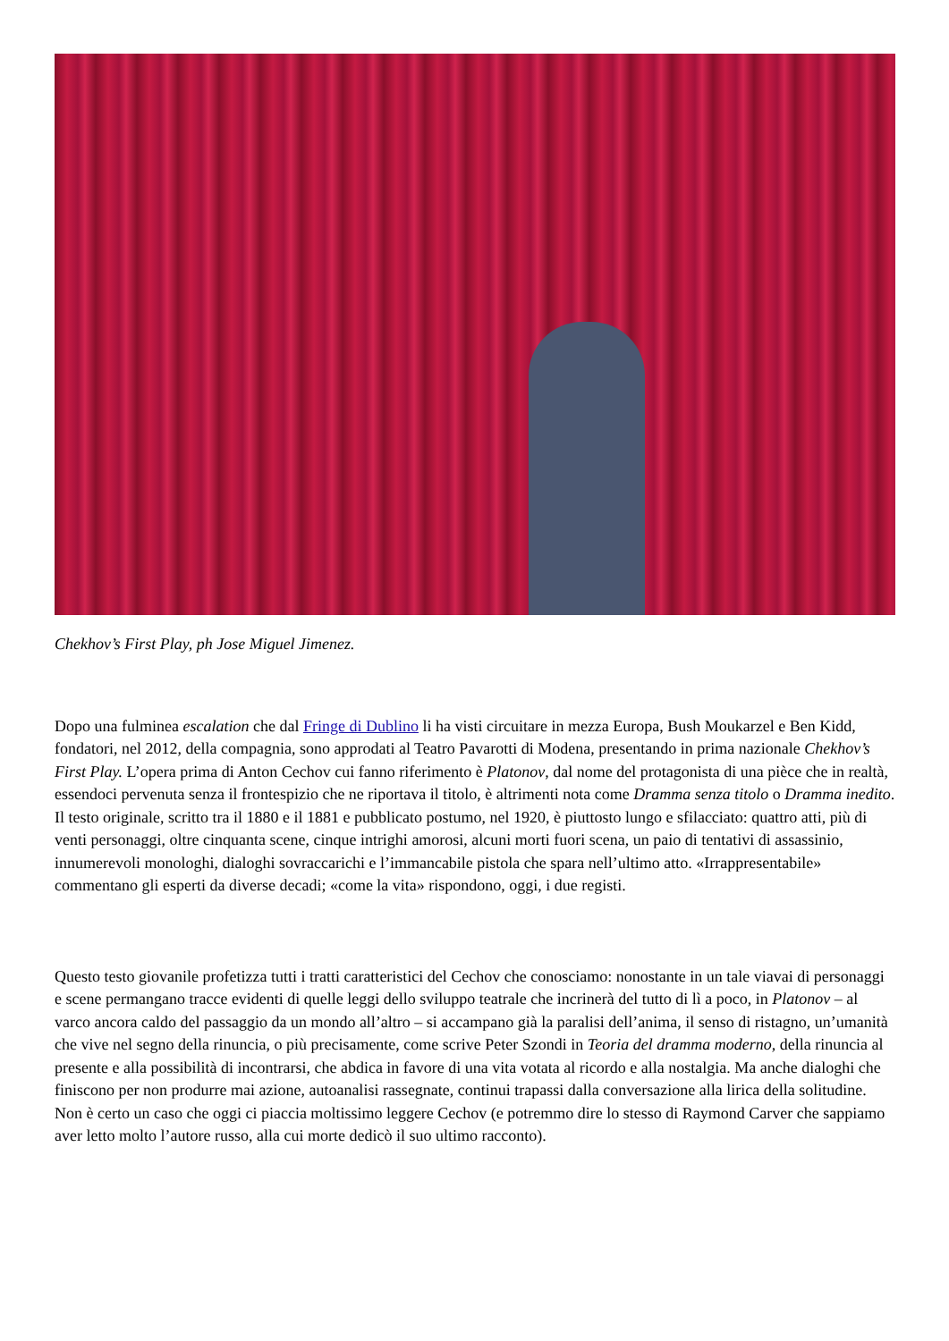Chekhov’s First Play, ph Jose Miguel Jimenez.
Dopo una fulminea escalation che dal Fringe di Dublino li ha visti circuitare in mezza Europa, Bush Moukarzel e Ben Kidd, fondatori, nel 2012, della compagnia, sono approdati al Teatro Pavarotti di Modena, presentando in prima nazionale Chekhov’s First Play. L’opera prima di Anton Cechov cui fanno riferimento è Platonov, dal nome del protagonista di una pièce che in realtà, essendoci pervenuta senza il frontespizio che ne riportava il titolo, è altrimenti nota come Dramma senza titolo o Dramma inedito. Il testo originale, scritto tra il 1880 e il 1881 e pubblicato postumo, nel 1920, è piuttosto lungo e sfilacciato: quattro atti, più di venti personaggi, oltre cinquanta scene, cinque intrighi amorosi, alcuni morti fuori scena, un paio di tentativi di assassinio, innumerevoli monologhi, dialoghi sovraccarichi e l’immancabile pistola che spara nell’ultimo atto. «Irrappresentabile» commentano gli esperti da diverse decadi; «come la vita» rispondono, oggi, i due registi.
Questo testo giovanile profetizza tutti i tratti caratteristici del Cechov che conosciamo: nonostante in un tale viavai di personaggi e scene permangano tracce evidenti di quelle leggi dello sviluppo teatrale che incrinerà del tutto di lì a poco, in Platonov – al varco ancora caldo del passaggio da un mondo all’altro – si accampano già la paralisi dell’anima, il senso di ristagno, un’umanità che vive nel segno della rinuncia, o più precisamente, come scrive Peter Szondi in Teoria del dramma moderno, della rinuncia al presente e alla possibilità di incontrarsi, che abdica in favore di una vita votata al ricordo e alla nostalgia. Ma anche dialoghi che finiscono per non produrre mai azione, autoanalisi rassegnate, continui trapassi dalla conversazione alla lirica della solitudine. Non è certo un caso che oggi ci piaccia moltissimo leggere Cechov (e potremmo dire lo stesso di Raymond Carver che sappiamo aver letto molto l’autore russo, alla cui morte dedicò il suo ultimo racconto).